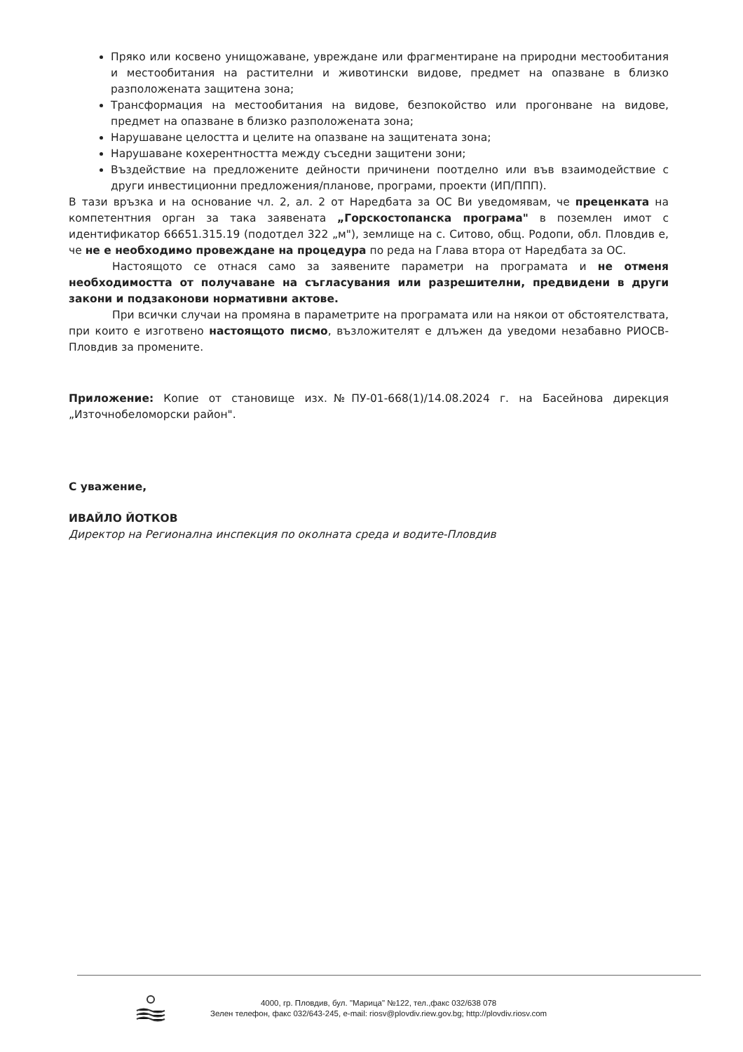Пряко или косвено унищожаване, увреждане или фрагментиране на природни местообитания и местообитания на растителни и животински видове, предмет на опазване в близко разположената защитена зона;
Трансформация на местообитания на видове, безпокойство или прогонване на видове, предмет на опазване в близко разположената зона;
Нарушаване целостта и целите на опазване на защитената зона;
Нарушаване кохерентността между съседни защитени зони;
Въздействие на предложените дейности причинени поотделно или във взаимодействие с други инвестиционни предложения/планове, програми, проекти (ИП/ППП).
В тази връзка и на основание чл. 2, ал. 2 от Наредбата за ОС Ви уведомявам, че преценката на компетентния орган за така заявената „Горскостопанска програма" в поземлен имот с идентификатор 66651.315.19 (подотдел 322 „м"), землище на с. Ситово, общ. Родопи, обл. Пловдив е, че не е необходимо провеждане на процедура по реда на Глава втора от Наредбата за ОС.
Настоящото се отнася само за заявените параметри на програмата и не отменя необходимостта от получаване на съгласувания или разрешителни, предвидени в други закони и подзаконови нормативни актове.
При всички случаи на промяна в параметрите на програмата или на някои от обстоятелствата, при които е изготвено настоящото писмо, възложителят е длъжен да уведоми незабавно РИОСВ-Пловдив за промените.
Приложение: Копие от становище изх.№ПУ-01-668(1)/14.08.2024 г. на Басейнова дирекция „Източнобеломорски район".
С уважение,
ИВАЙЛО ЙОТКОВ
Директор на Регионална инспекция по околната среда и водите-Пловдив
4000, гр. Пловдив, бул. "Марица" №122, тел.,факс 032/638 078
Зелен телефон, факс 032/643-245, e-mail: riosv@plovdiv.riew.gov.bg; http://plovdiv.riosv.com